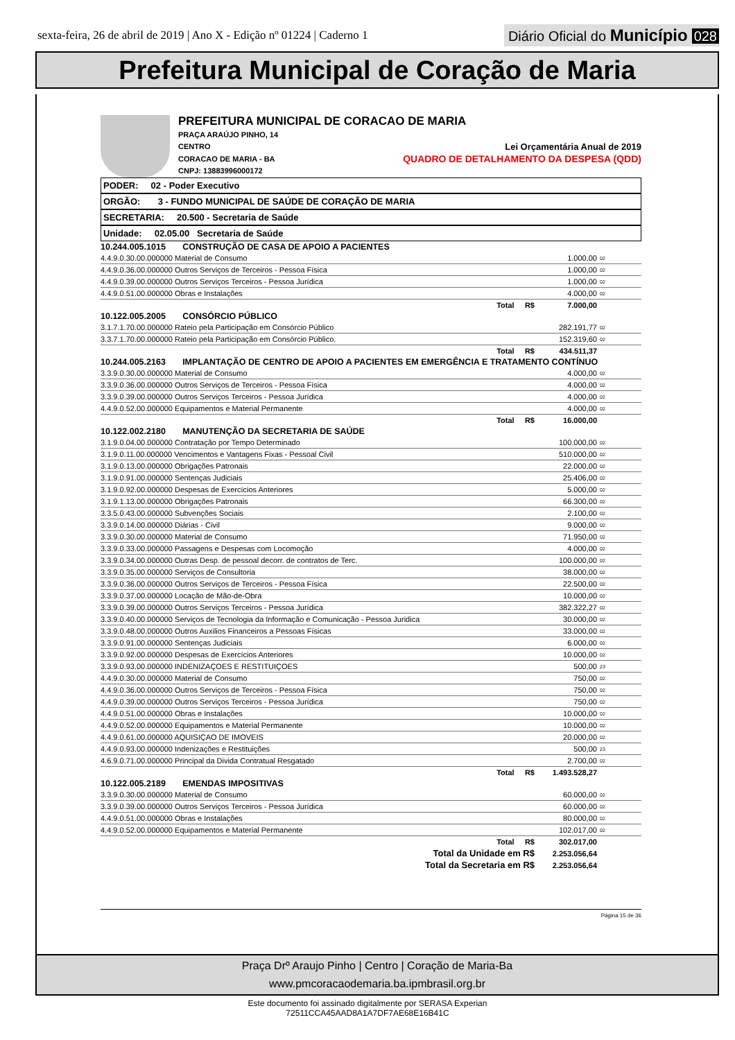sexta-feira, 26 de abril de 2019 | Ano X - Edição nº 01224 | Caderno 1
Diário Oficial do Município 028
Prefeitura Municipal de Coração de Maria
PREFEITURA MUNICIPAL DE CORACAO DE MARIA
PRAÇA ARAÚJO PINHO, 14
CENTRO Lei Orçamentária Anual de 2019
CORACAO DE MARIA - BA QUADRO DE DETALHAMENTO DA DESPESA (QDD)
CNPJ: 13883996000172
PODER: 02 - Poder Executivo
ORGÃO: 3 - FUNDO MUNICIPAL DE SAÚDE DE CORAÇÃO DE MARIA
SECRETARIA: 20.500 - Secretaria de Saúde
Unidade: 02.05.00 Secretaria de Saúde
| 10.244.005.1015 CONSTRUÇÃO DE CASA DE APOIO A PACIENTES | | |
| 4.4.9.0.30.00.000000 Material de Consumo | 1.000,00 | 02 |
| 4.4.9.0.36.00.000000 Outros Serviços de Terceiros - Pessoa Física | 1.000,00 | 02 |
| 4.4.9.0.39.00.000000 Outros Serviços Terceiros - Pessoa Jurídica | 1.000,00 | 02 |
| 4.4.9.0.51.00.000000 Obras e Instalações | 4.000,00 | 02 |
| Total R$ | 7.000,00 | |
| 10.122.005.2005 CONSÓRCIO PÚBLICO | | |
| 3.1.7.1.70.00.000000 Rateio pela Participação em Consórcio Público | 282.191,77 | 02 |
| 3.3.7.1.70.00.000000 Rateio pela Participação em Consórcio Público. | 152.319,60 | 02 |
| Total R$ | 434.511,37 | |
| 10.244.005.2163 IMPLANTAÇÃO DE CENTRO DE APOIO A PACIENTES EM EMERGÊNCIA E TRATAMENTO CONTÍNUO | | |
| 3.3.9.0.30.00.000000 Material de Consumo | 4.000,00 | 02 |
| 3.3.9.0.36.00.000000 Outros Serviços de Terceiros - Pessoa Física | 4.000,00 | 02 |
| 3.3.9.0.39.00.000000 Outros Serviços Terceiros - Pessoa Jurídica | 4.000,00 | 02 |
| 4.4.9.0.52.00.000000 Equipamentos e Material Permanente | 4.000,00 | 02 |
| Total R$ | 16.000,00 | |
| 10.122.002.2180 MANUTENÇÃO DA SECRETARIA DE SAÚDE | | |
| 3.1.9.0.04.00.000000 Contratação por Tempo Determinado | 100.000,00 | 02 |
| 3.1.9.0.11.00.000000 Vencimentos e Vantagens Fixas - Pessoal Civil | 510.000,00 | 02 |
| 3.1.9.0.13.00.000000 Obrigações Patronais | 22.000,00 | 02 |
| 3.1.9.0.91.00.000000 Sentenças Judiciais | 25.406,00 | 02 |
| 3.1.9.0.92.00.000000 Despesas de Exercícios Anteriores | 5.000,00 | 02 |
| 3.1.9.1.13.00.000000 Obrigações Patronais | 66.300,00 | 02 |
| 3.3.5.0.43.00.000000 Subvenções Sociais | 2.100,00 | 02 |
| 3.3.9.0.14.00.000000 Diárias - Civil | 9.000,00 | 02 |
| 3.3.9.0.30.00.000000 Material de Consumo | 71.950,00 | 02 |
| 3.3.9.0.33.00.000000 Passagens e Despesas com Locomoção | 4.000,00 | 02 |
| 3.3.9.0.34.00.000000 Outras Desp. de pessoal decorr. de contratos de Terc. | 100.000,00 | 02 |
| 3.3.9.0.35.00.000000 Serviços de Consultoria | 38.000,00 | 02 |
| 3.3.9.0.36.00.000000 Outros Serviços de Terceiros - Pessoa Física | 22.500,00 | 02 |
| 3.3.9.0.37.00.000000 Locação de Mão-de-Obra | 10.000,00 | 02 |
| 3.3.9.0.39.00.000000 Outros Serviços Terceiros - Pessoa Jurídica | 382.322,27 | 02 |
| 3.3.9.0.40.00.000000 Serviços de Tecnologia da Informação e Comunicação - Pessoa Juridica | 30.000,00 | 02 |
| 3.3.9.0.48.00.000000 Outros Auxilios Financeiros a Pessoas Físicas | 33.000,00 | 02 |
| 3.3.9.0.91.00.000000 Sentenças Judiciais | 6.000,00 | 02 |
| 3.3.9.0.92.00.000000 Despesas de Exercícios Anteriores | 10.000,00 | 02 |
| 3.3.9.0.93.00.000000 INDENIZAÇOES E RESTITUIÇOES | 500,00 | 23 |
| 4.4.9.0.30.00.000000 Material de Consumo | 750,00 | 02 |
| 4.4.9.0.36.00.000000 Outros Serviços de Terceiros - Pessoa Física | 750,00 | 02 |
| 4.4.9.0.39.00.000000 Outros Serviços Terceiros - Pessoa Jurídica | 750,00 | 02 |
| 4.4.9.0.51.00.000000 Obras e Instalações | 10.000,00 | 02 |
| 4.4.9.0.52.00.000000 Equipamentos e Material Permanente | 10.000,00 | 02 |
| 4.4.9.0.61.00.000000 AQUISIÇAO DE IMOVEIS | 20.000,00 | 02 |
| 4.4.9.0.93.00.000000 Indenizações e Restituições | 500,00 | 23 |
| 4.6.9.0.71.00.000000 Principal da Divida Contratual Resgatado | 2.700,00 | 02 |
| Total R$ | 1.493.528,27 | |
| 10.122.005.2189 EMENDAS IMPOSITIVAS | | |
| 3.3.9.0.30.00.000000 Material de Consumo | 60.000,00 | 02 |
| 3.3.9.0.39.00.000000 Outros Serviços Terceiros - Pessoa Jurídica | 60.000,00 | 02 |
| 4.4.9.0.51.00.000000 Obras e Instalações | 80.000,00 | 02 |
| 4.4.9.0.52.00.000000 Equipamentos e Material Permanente | 102.017,00 | 02 |
| Total R$ | 302.017,00 | |
| Total da Unidade em R$ | 2.253.056,64 | |
| Total da Secretaria em R$ | 2.253.056,64 | |
Página 15 de 36
Praça Drº Araujo Pinho | Centro | Coração de Maria-Ba
www.pmcoracaodemaria.ba.ipmbrasil.org.br
Este documento foi assinado digitalmente por SERASA Experian
72511CCA45AAD8A1A7DF7AE68E16B41C